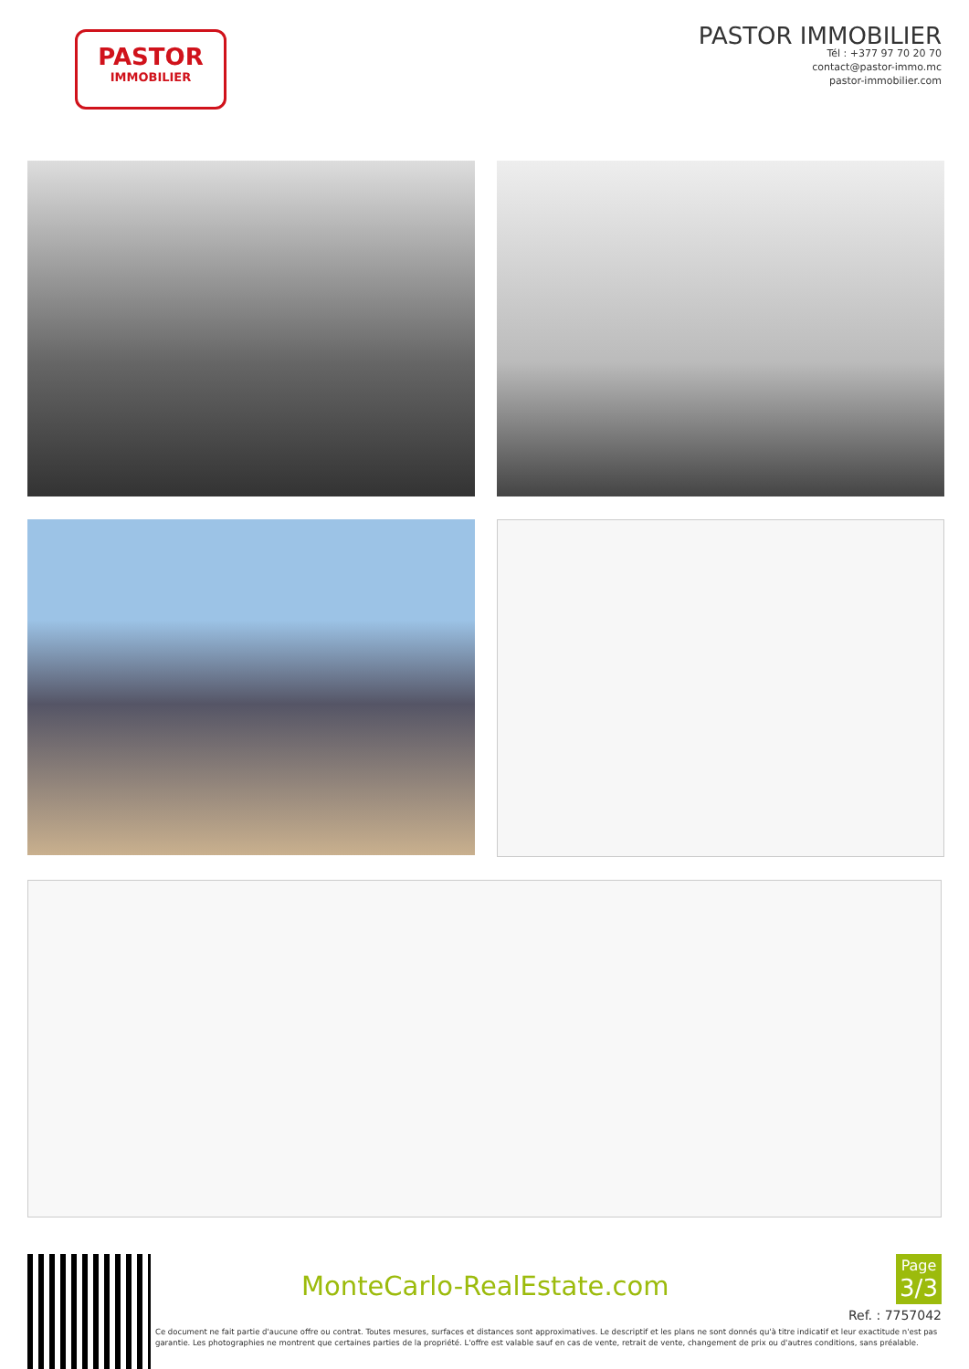PASTOR
IMMOBILIER
PASTOR IMMOBILIER
Tél : +377 97 70 20 70
contact@pastor-immo.mc
pastor-immobilier.com
MonteCarlo-RealEstate.com
Page
3/3
Ref. : 7757042
Ce document ne fait partie d'aucune offre ou contrat. Toutes mesures, surfaces et distances sont approximatives. Le descriptif et les plans ne sont donnés qu'à titre indicatif et leur exactitude n'est pas garantie. Les photographies ne montrent que certaines parties de la propriété. L'offre est valable sauf en cas de vente, retrait de vente, changement de prix ou d'autres conditions, sans préalable.